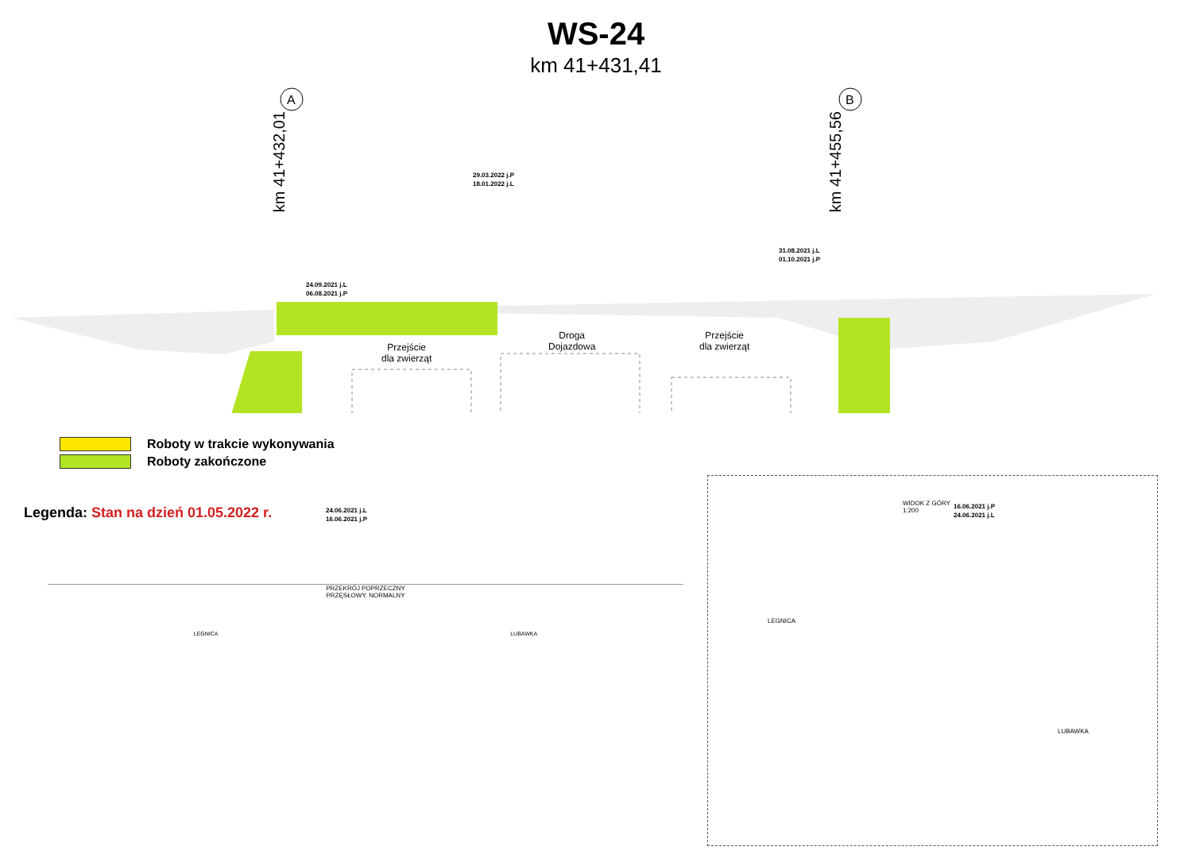WS-24
km 41+431,41
A
B
29.03.2022 j.P
18.01.2022 j.L
24.09.2021 j.L
06.08.2021 j.P
31.08.2021 j.L
01.10.2021 j.P
24.06.2021 j.L
16.06.2021 j.P
16.06.2021 j.P
24.06.2021 j.L
km 41+432,01
km 41+455,56
Przejście
dla zwierząt
Droga
Dojazdowa
Przejście
dla zwierząt
Legenda: Stan na dzień 01.05.2022 r.
Roboty w trakcie wykonywania
Roboty zakończone
PRZEKRÓJ POPRZECZNY
PRZĘSŁOWY, NORMALNY
LEGNICA LUBAWKA
WIDOK Z GÓRY
1:200
LEGNICA
LUBAWKA